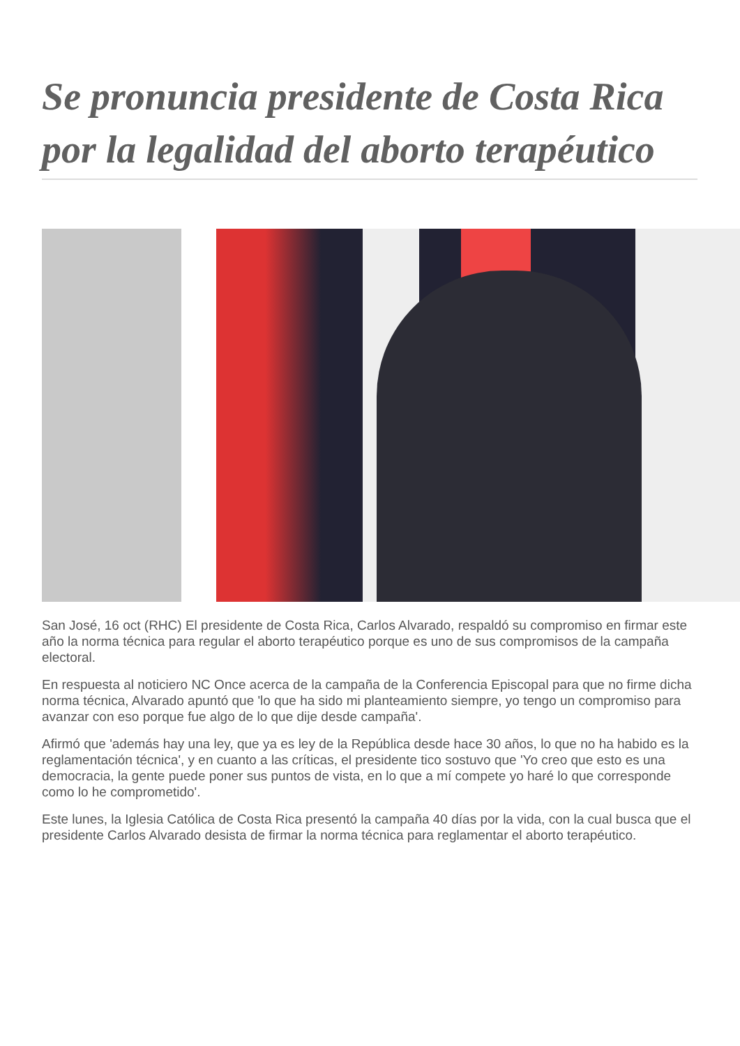Se pronuncia presidente de Costa Rica por la legalidad del aborto terapéutico
San José, 16 oct (RHC) El presidente de Costa Rica, Carlos Alvarado, respaldó su compromiso en firmar este año la norma técnica para regular el aborto terapéutico porque es uno de sus compromisos de la campaña electoral.
En respuesta al noticiero NC Once acerca de la campaña de la Conferencia Episcopal para que no firme dicha norma técnica, Alvarado apuntó que 'lo que ha sido mi planteamiento siempre, yo tengo un compromiso para avanzar con eso porque fue algo de lo que dije desde campaña'.
Afirmó que 'además hay una ley, que ya es ley de la República desde hace 30 años, lo que no ha habido es la reglamentación técnica', y en cuanto a las críticas, el presidente tico sostuvo que 'Yo creo que esto es una democracia, la gente puede poner sus puntos de vista, en lo que a mí compete yo haré lo que corresponde como lo he comprometido'.
Este lunes, la Iglesia Católica de Costa Rica presentó la campaña 40 días por la vida, con la cual busca que el presidente Carlos Alvarado desista de firmar la norma técnica para reglamentar el aborto terapéutico.